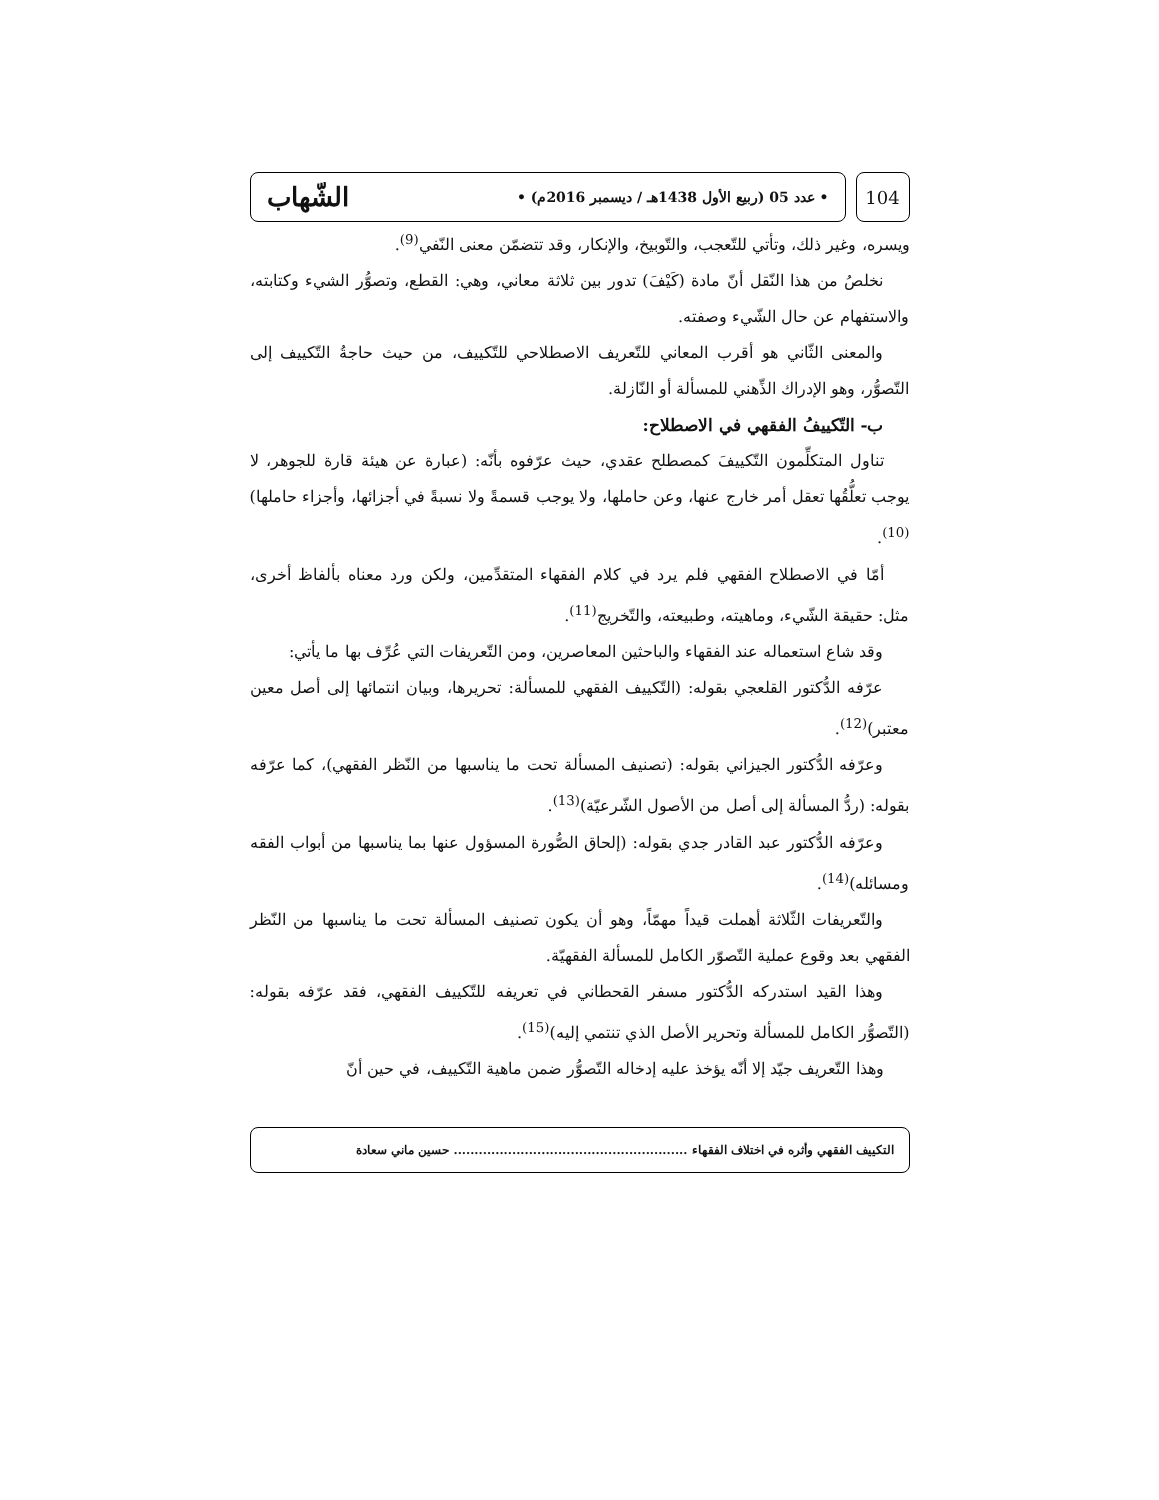104
• عدد 05 (ربيع الأول 1438هـ / ديسمبر 2016م) • الشّهاب
ويسره، وغير ذلك، وتأتي للتّعجب، والتّوبيخ، والإنكار، وقد تتضمّن معنى النّفي<sup>(9)</sup>.
نخلصُ من هذا النّقل أنّ مادة (كَيْفَ) تدور بين ثلاثة معاني، وهي: القطع، وتصوُّر الشيء وكتابته، والاستفهام عن حال الشّيء وصفته.
والمعنى الثّاني هو أقرب المعاني للتّعريف الاصطلاحي للتّكييف، من حيث حاجةُ التّكييف إلى التّصوُّر، وهو الإدراك الذِّهني للمسألة أو النّازلة.
ب- التّكييفُ الفقهي في الاصطلاح:
تناول المتكلِّمون التّكييفَ كمصطلح عقدي، حيث عرّفوه بأنّه: (عبارة عن هيئة قارة للجوهر، لا يوجب تعلُّقُها تعقل أمر خارج عنها، وعن حاملها، ولا يوجب قسمةً ولا نسبةً في أجزائها، وأجزاء حاملها)<sup>(10)</sup>.
أمّا في الاصطلاح الفقهي فلم يرد في كلام الفقهاء المتقدِّمين، ولكن ورد معناه بألفاظ أخرى، مثل: حقيقة الشّيء، وماهيته، وطبيعته، والتّخريج<sup>(11)</sup>.
وقد شاع استعماله عند الفقهاء والباحثين المعاصرين، ومن التّعريفات التي عُرِّف بها ما يأتي:
عرّفه الدُّكتور القلعجي بقوله: (التّكييف الفقهي للمسألة: تحريرها، وبيان انتمائها إلى أصل معين معتبر)<sup>(12)</sup>.
وعرّفه الدُّكتور الجيزاني بقوله: (تصنيف المسألة تحت ما يناسبها من النّظر الفقهي)، كما عرّفه بقوله: (ردُّ المسألة إلى أصل من الأصول الشّرعيّة)<sup>(13)</sup>.
وعرّفه الدُّكتور عبد القادر جدي بقوله: (إلحاق الصُّورة المسؤول عنها بما يناسبها من أبواب الفقه ومسائله)<sup>(14)</sup>.
والتّعريفات الثّلاثة أهملت قيداً مهمّاً، وهو أن يكون تصنيف المسألة تحت ما يناسبها من النّظر الفقهي بعد وقوع عملية التّصوّر الكامل للمسألة الفقهيّة.
وهذا القيد استدركه الدُّكتور مسفر القحطاني في تعريفه للتّكييف الفقهي، فقد عرّفه بقوله: (التّصوُّر الكامل للمسألة وتحرير الأصل الذي تنتمي إليه)<sup>(15)</sup>.
وهذا التّعريف جيّد إلا أنّه يؤخذ عليه إدخاله التّصوُّر ضمن ماهية التّكييف، في حين أنّ
التكييف الفقهي وأثره في اختلاف الفقهاء ........................................................ حسين ماني سعادة